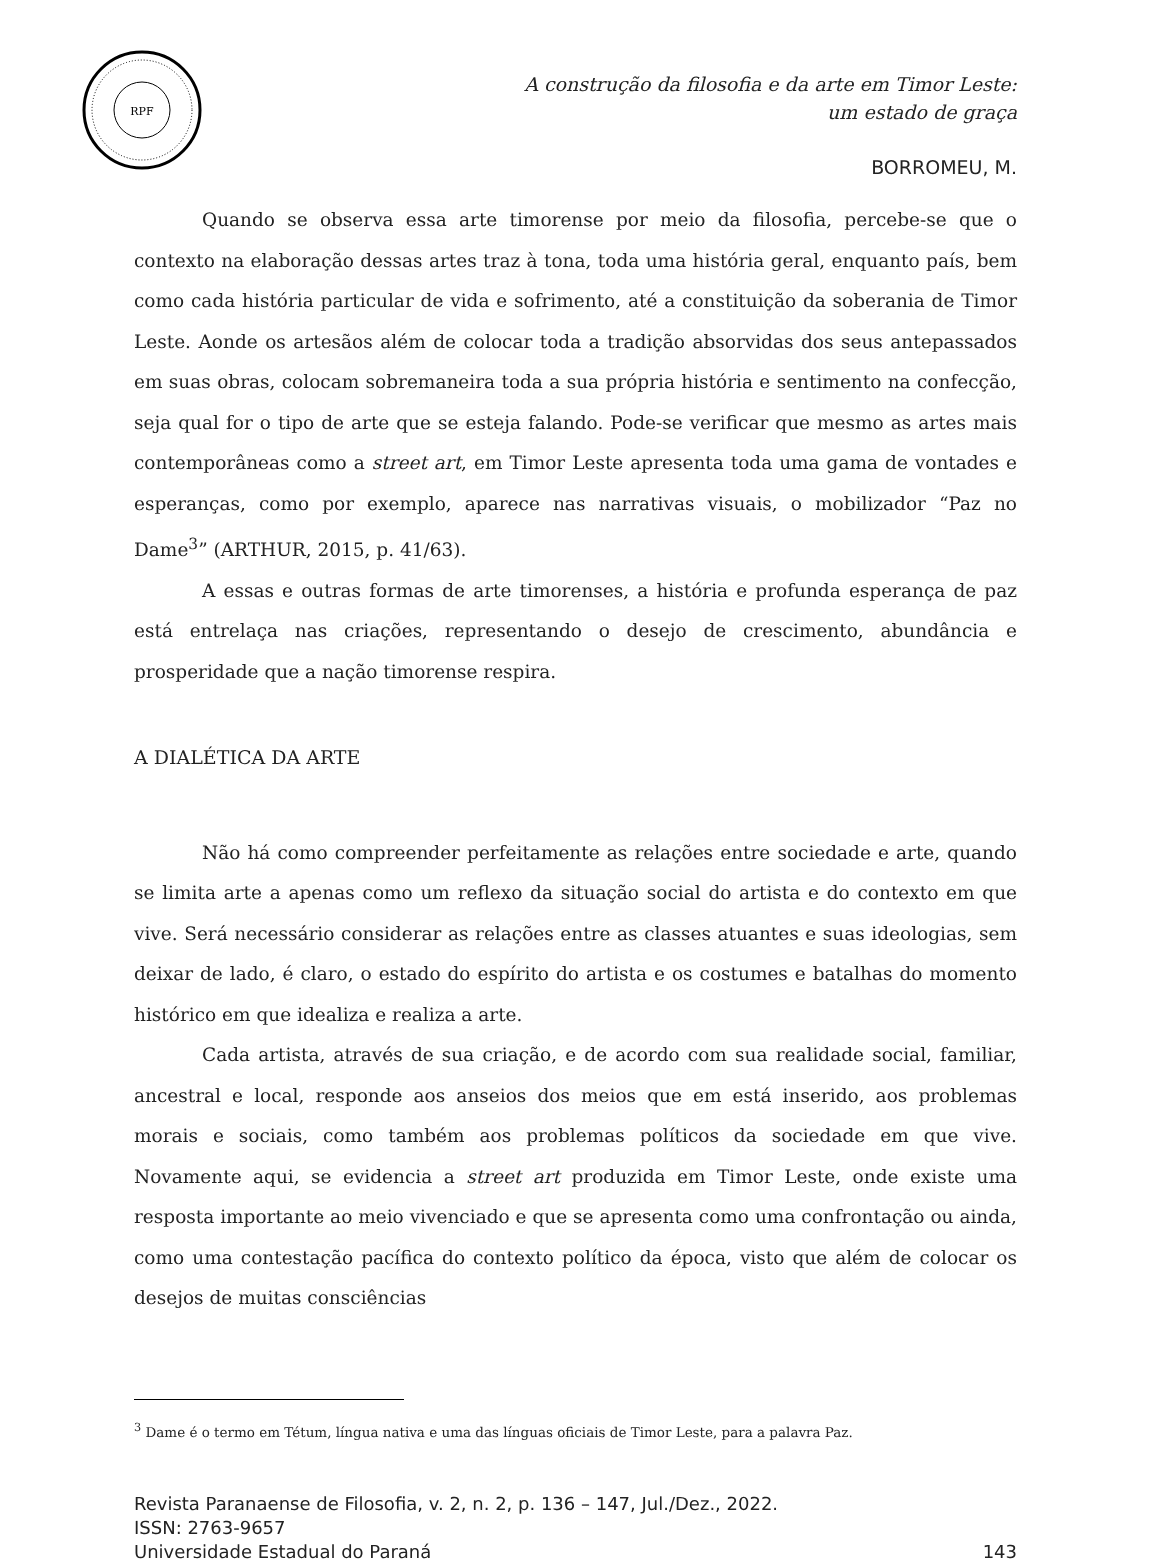RPF
A construção da filosofia e da arte em Timor Leste:
um estado de graça
BORROMEU, M.
Quando se observa essa arte timorense por meio da filosofia, percebe-se que o contexto na elaboração dessas artes traz à tona, toda uma história geral, enquanto país, bem como cada história particular de vida e sofrimento, até a constituição da soberania de Timor Leste. Aonde os artesãos além de colocar toda a tradição absorvidas dos seus antepassados em suas obras, colocam sobremaneira toda a sua própria história e sentimento na confecção, seja qual for o tipo de arte que se esteja falando. Pode-se verificar que mesmo as artes mais contemporâneas como a street art, em Timor Leste apresenta toda uma gama de vontades e esperanças, como por exemplo, aparece nas narrativas visuais, o mobilizador “Paz no Dame<sup>3</sup>” (ARTHUR, 2015, p. 41/63).
A essas e outras formas de arte timorenses, a história e profunda esperança de paz está entrelaça nas criações, representando o desejo de crescimento, abundância e prosperidade que a nação timorense respira.
A DIALÉTICA DA ARTE
Não há como compreender perfeitamente as relações entre sociedade e arte, quando se limita arte a apenas como um reflexo da situação social do artista e do contexto em que vive. Será necessário considerar as relações entre as classes atuantes e suas ideologias, sem deixar de lado, é claro, o estado do espírito do artista e os costumes e batalhas do momento histórico em que idealiza e realiza a arte.
Cada artista, através de sua criação, e de acordo com sua realidade social, familiar, ancestral e local, responde aos anseios dos meios que em está inserido, aos problemas morais e sociais, como também aos problemas políticos da sociedade em que vive. Novamente aqui, se evidencia a street art produzida em Timor Leste, onde existe uma resposta importante ao meio vivenciado e que se apresenta como uma confrontação ou ainda, como uma contestação pacífica do contexto político da época, visto que além de colocar os desejos de muitas consciências
<sup>3</sup> Dame é o termo em Tétum, língua nativa e uma das línguas oficiais de Timor Leste, para a palavra Paz.
Revista Paranaense de Filosofia, v. 2, n. 2, p. 136 – 147, Jul./Dez., 2022.
ISSN: 2763-9657
Universidade Estadual do Paraná 143